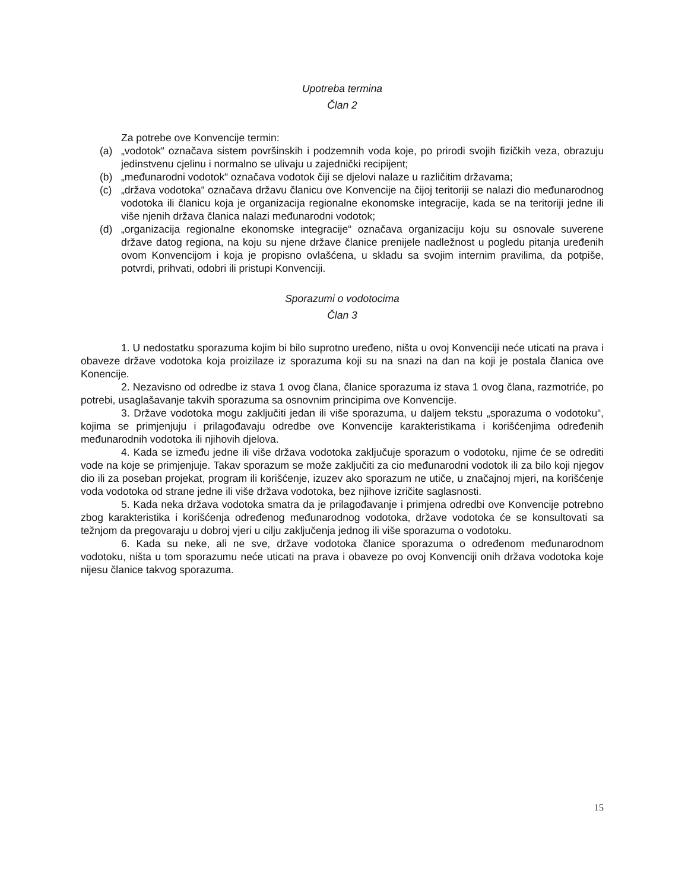Upotreba termina
Član 2
Za potrebe ove Konvencije termin:
(a) „vodotok“ označava sistem površinskih i podzemnih voda koje, po prirodi svojih fizičkih veza, obrazuju jedinstvenu cjelinu i normalno se ulivaju u zajednički recipijent;
(b) „međunarodni vodotok“ označava vodotok čiji se djelovi nalaze u različitim državama;
(c) „država vodotoka“ označava državu članicu ove Konvencije na čijoj teritoriji se nalazi dio međunarodnog vodotoka ili članicu koja je organizacija regionalne ekonomske integracije, kada se na teritoriji jedne ili više njenih država članica nalazi međunarodni vodotok;
(d) „organizacija regionalne ekonomske integracije“ označava organizaciju koju su osnovale suverene države datog regiona, na koju su njene države članice prenijele nadležnost u pogledu pitanja uređenih ovom Konvencijom i koja je propisno ovlašćena, u skladu sa svojim internim pravilima, da potpiše, potvrdi, prihvati, odobri ili pristupi Konvenciji.
Sporazumi o vodotocima
Član 3
1. U nedostatku sporazuma kojim bi bilo suprotno uređeno, ništa u ovoj Konvenciji neće uticati na prava i obaveze države vodotoka koja proizilaze iz sporazuma koji su na snazi na dan na koji je postala članica ove Konencije.
2. Nezavisno od odredbe iz stava 1 ovog člana, članice sporazuma iz stava 1 ovog člana, razmotriće, po potrebi, usaglašavanje takvih sporazuma sa osnovnim principima ove Konvencije.
3. Države vodotoka mogu zaključiti jedan ili više sporazuma, u daljem tekstu „sporazuma o vodotoku“, kojima se primjenjuju i prilagođavaju odredbe ove Konvencije karakteristikama i korišćenjima određenih međunarodnih vodotoka ili njihovih djelova.
4. Kada se između jedne ili više država vodotoka zaključuje sporazum o vodotoku, njime će se odrediti vode na koje se primjenjuje. Takav sporazum se može zaključiti za cio međunarodni vodotok ili za bilo koji njegov dio ili za poseban projekat, program ili korišćenje, izuzev ako sporazum ne utiče, u značajnoj mjeri, na korišćenje voda vodotoka od strane jedne ili više država vodotoka, bez njihove izričite saglasnosti.
5. Kada neka država vodotoka smatra da je prilagođavanje i primjena odredbi ove Konvencije potrebno zbog karakteristika i korišćenja određenog međunarodnog vodotoka, države vodotoka će se konsultovati sa težnjom da pregovaraju u dobroj vjeri u cilju zaključenja jednog ili više sporazuma o vodotoku.
6. Kada su neke, ali ne sve, države vodotoka članice sporazuma o određenom međunarodnom vodotoku, ništa u tom sporazumu neće uticati na prava i obaveze po ovoj Konvenciji onih država vodotoka koje nijesu članice takvog sporazuma.
15